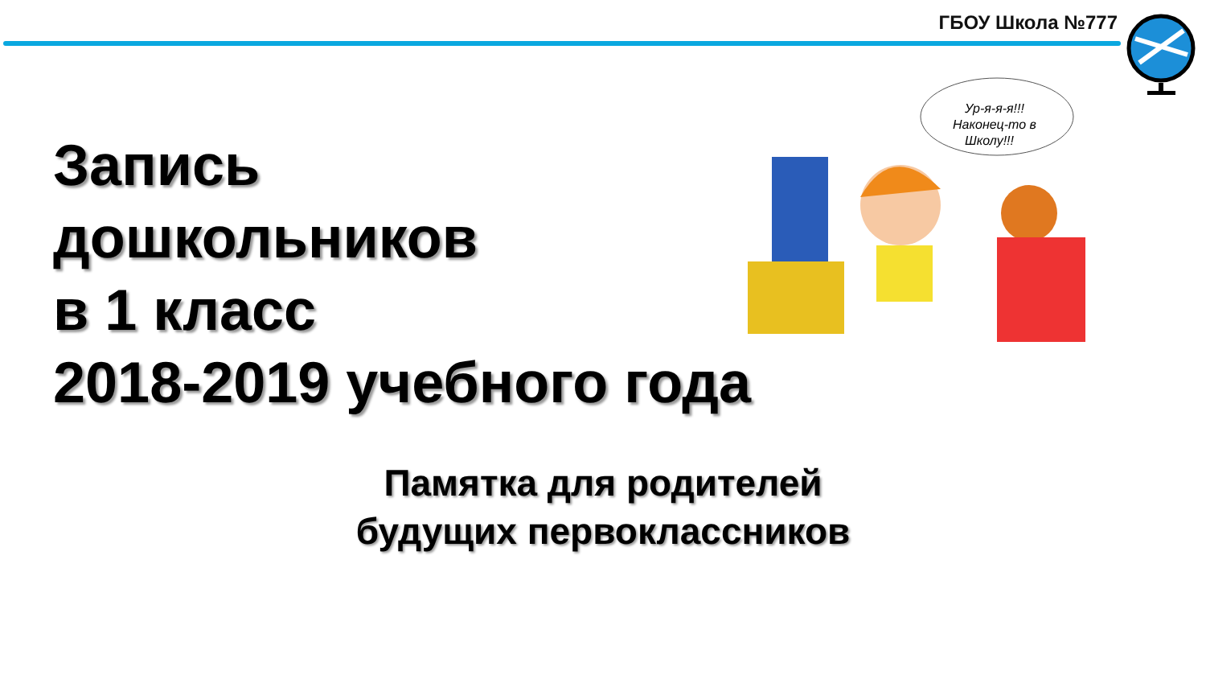ГБОУ Школа №777
Ур-я-я-я!!!
Наконец-то в
Школу!!!
Запись
дошкольников
в 1 класс
2018-2019 учебного года
Памятка для родителей
будущих первоклассников